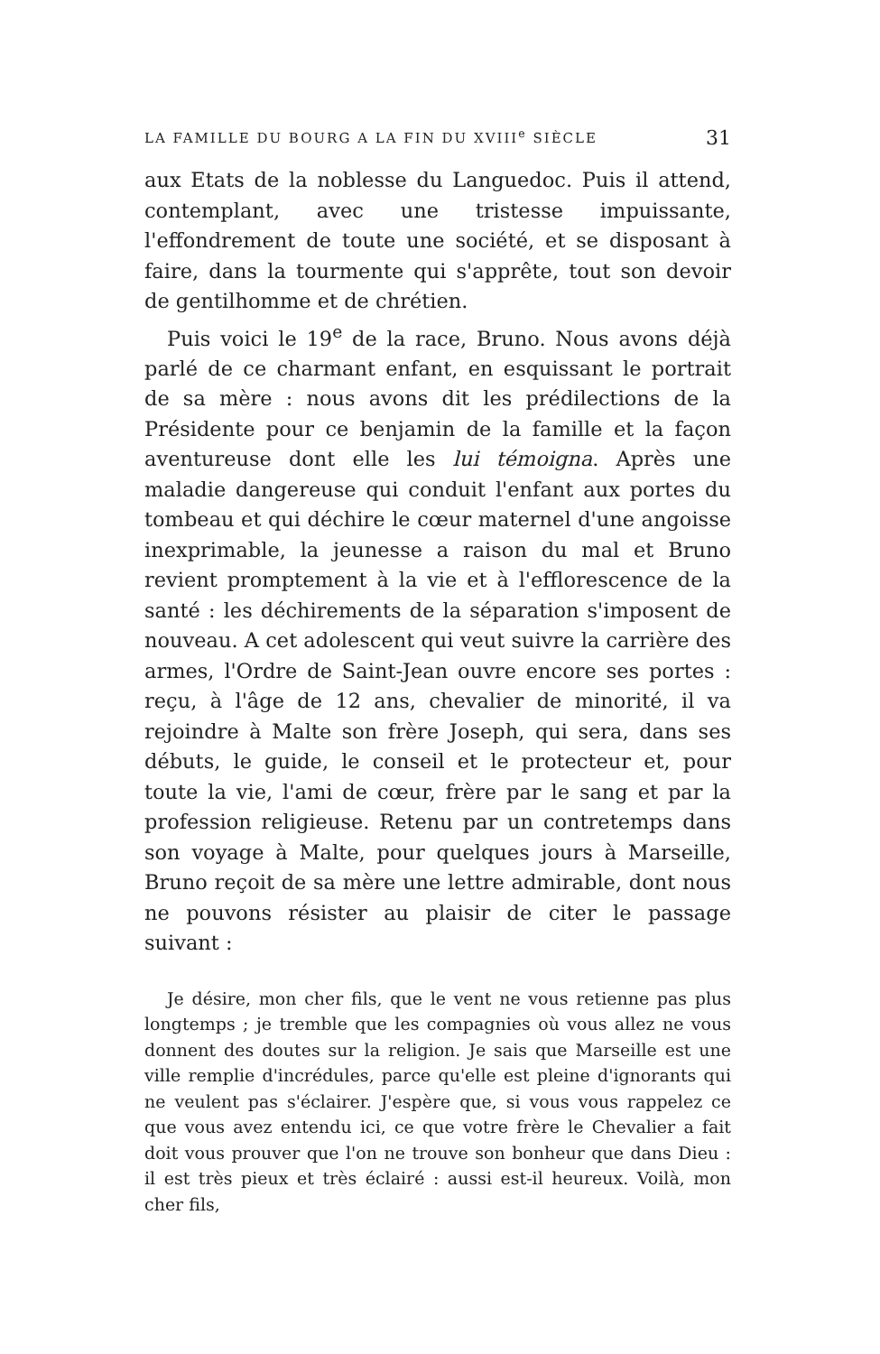LA FAMILLE DU BOURG A LA FIN DU XVIII<sup>e</sup> SIÈCLE 31
aux Etats de la noblesse du Languedoc. Puis il attend, contemplant, avec une tristesse impuissante, l'effondrement de toute une société, et se disposant à faire, dans la tourmente qui s'apprête, tout son devoir de gentilhomme et de chrétien.
Puis voici le 19<sup>e</sup> de la race, Bruno. Nous avons déjà parlé de ce charmant enfant, en esquissant le portrait de sa mère : nous avons dit les prédilections de la Présidente pour ce benjamin de la famille et la façon aventureuse dont elle les lui témoigna. Après une maladie dangereuse qui conduit l'enfant aux portes du tombeau et qui déchire le cœur maternel d'une angoisse inexprimable, la jeunesse a raison du mal et Bruno revient promptement à la vie et à l'efflorescence de la santé : les déchirements de la séparation s'imposent de nouveau. A cet adolescent qui veut suivre la carrière des armes, l'Ordre de Saint-Jean ouvre encore ses portes : reçu, à l'âge de 12 ans, chevalier de minorité, il va rejoindre à Malte son frère Joseph, qui sera, dans ses débuts, le guide, le conseil et le protecteur et, pour toute la vie, l'ami de cœur, frère par le sang et par la profession religieuse. Retenu par un contretemps dans son voyage à Malte, pour quelques jours à Marseille, Bruno reçoit de sa mère une lettre admirable, dont nous ne pouvons résister au plaisir de citer le passage suivant :
Je désire, mon cher fils, que le vent ne vous retienne pas plus longtemps ; je tremble que les compagnies où vous allez ne vous donnent des doutes sur la religion. Je sais que Marseille est une ville remplie d'incrédules, parce qu'elle est pleine d'ignorants qui ne veulent pas s'éclairer. J'espère que, si vous vous rappelez ce que vous avez entendu ici, ce que votre frère le Chevalier a fait doit vous prouver que l'on ne trouve son bonheur que dans Dieu : il est très pieux et très éclairé : aussi est-il heureux. Voilà, mon cher fils,